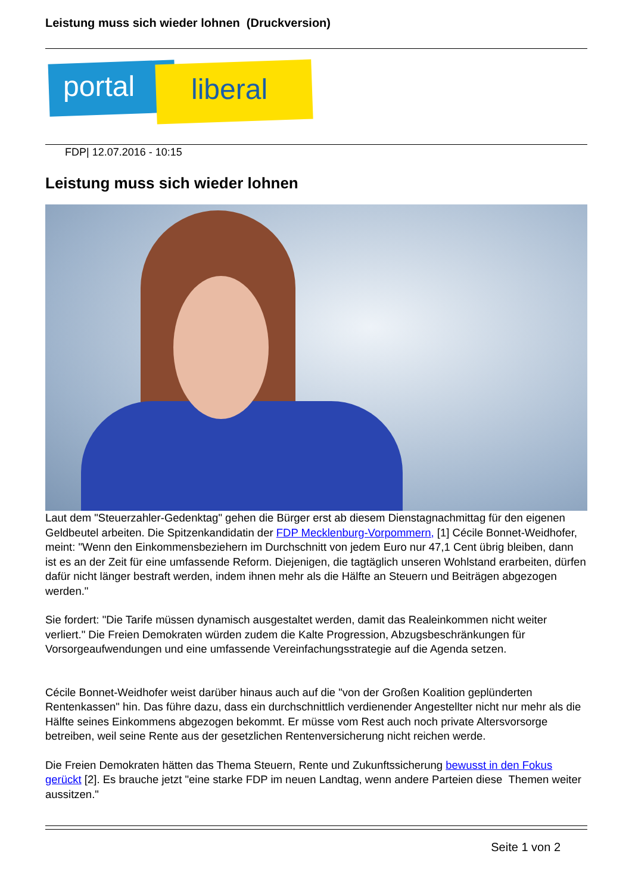Leistung muss sich wieder lohnen (Druckversion)
portal liberal
FDP| 12.07.2016 - 10:15
Leistung muss sich wieder lohnen
Laut dem "Steuerzahler-Gedenktag" gehen die Bürger erst ab diesem Dienstagnachmittag für den eigenen Geldbeutel arbeiten. Die Spitzenkandidatin der FDP Mecklenburg-Vorpommern, [1] Cécile Bonnet-Weidhofer, meint: "Wenn den Einkommensbeziehern im Durchschnitt von jedem Euro nur 47,1 Cent übrig bleiben, dann ist es an der Zeit für eine umfassende Reform. Diejenigen, die tagtäglich unseren Wohlstand erarbeiten, dürfen dafür nicht länger bestraft werden, indem ihnen mehr als die Hälfte an Steuern und Beiträgen abgezogen werden."
Sie fordert: "Die Tarife müssen dynamisch ausgestaltet werden, damit das Realeinkommen nicht weiter verliert." Die Freien Demokraten würden zudem die Kalte Progression, Abzugsbeschränkungen für Vorsorgeaufwendungen und eine umfassende Vereinfachungsstrategie auf die Agenda setzen.
Cécile Bonnet-Weidhofer weist darüber hinaus auch auf die "von der Großen Koalition geplünderten Rentenkassen" hin. Das führe dazu, dass ein durchschnittlich verdienender Angestellter nicht nur mehr als die Hälfte seines Einkommens abgezogen bekommt. Er müsse vom Rest auch noch private Altersvorsorge betreiben, weil seine Rente aus der gesetzlichen Rentenversicherung nicht reichen werde.
Die Freien Demokraten hätten das Thema Steuern, Rente und Zukunftssicherung bewusst in den Fokus gerückt [2]. Es brauche jetzt "eine starke FDP im neuen Landtag, wenn andere Parteien diese Themen weiter aussitzen."
Seite 1 von 2